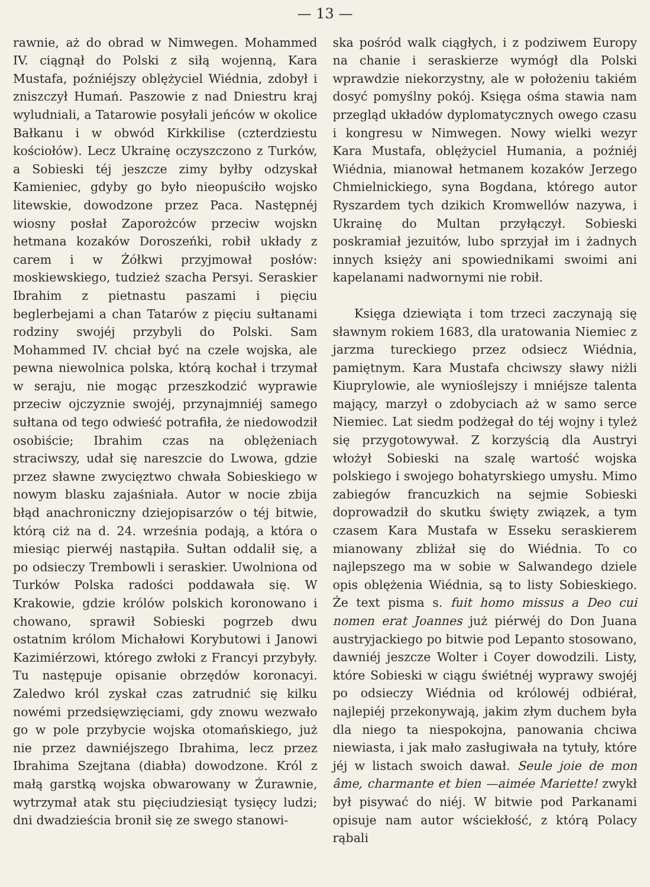— 13 —
rawnie, aż do obrad w Nimwegen. Mohammed IV. ciągnął do Polski z siłą wojenną, Kara Mustafa, poźniéjszy oblężyciel Wiédnia, zdobył i zniszczył Humań. Paszowie z nad Dniestru kraj wyludniali, a Tatarowie posyłali jeńców w okolice Bałkanu i w obwód Kirkkilise (czterdziestu kościołów). Lecz Ukrainę oczyszczono z Turków, a Sobieski téj jeszcze zimy byłby odzyskał Kamieniec, gdyby go było nieopuściło wojsko litewskie, dowodzone przez Paca. Następnéj wiosny posłał Zaporożców przeciw wojskn hetmana kozaków Doroszeńki, robił układy z carem i w Żółkwi przyjmował posłów: moskiewskiego, tudzież szacha Persyi. Seraskier Ibrahim z pietnastu paszami i pięciu beglerbejami a chan Tatarów z pięciu sułtanami rodziny swojéj przybyli do Polski. Sam Mohammed IV. chciał być na czele wojska, ale pewna niewolnica polska, którą kochał i trzymał w seraju, nie mogąc przeszkodzić wyprawie przeciw ojczyznie swojéj, przynajmniéj samego sułtana od tego odwieść potrafiła, że niedowodził osobiście; Ibrahim czas na oblężeniach straciwszy, udał się nareszcie do Lwowa, gdzie przez sławne zwycięztwo chwała Sobieskiego w nowym blasku zajaśniała. Autor w nocie zbija błąd anachroniczny dziejopisarzów o téj bitwie, którą ciż na d. 24. września podają, a która o miesiąc pierwéj nastąpiła. Sułtan oddalił się, a po odsieczy Trembowli i seraskier. Uwolniona od Turków Polska radości poddawała się. W Krakowie, gdzie królów polskich koronowano i chowano, sprawił Sobieski pogrzeb dwu ostatnim królom Michałowi Korybutowi i Janowi Kazimiérzowi, którego zwłoki z Francyi przybyły. Tu następuje opisanie obrzędów koronacyi. Zaledwo król zyskał czas zatrudnić się kilku nowémi przedsięwzięciami, gdy znowu wezwało go w pole przybycie wojska otomańskiego, już nie przez dawniéjszego Ibrahima, lecz przez Ibrahima Szejtana (diabła) dowodzone. Król z małą garstką wojska obwarowany w Żurawnie, wytrzymał atak stu pięciudziesiąt tysięcy ludzi; dni dwadzieścia bronił się ze swego stanowi-
ska pośród walk ciągłych, i z podziwem Europy na chanie i seraskierze wymógł dla Polski wprawdzie niekorzystny, ale w położeniu takiém dosyć pomyślny pokój. Księga ośma stawia nam przegląd układów dyplomatycznych owego czasu i kongresu w Nimwegen. Nowy wielki wezyr Kara Mustafa, oblężyciel Humania, a poźniéj Wiédnia, mianował hetmanem kozaków Jerzego Chmielnickiego, syna Bogdana, którego autor Ryszardem tych dzikich Kromwellów nazywa, i Ukrainę do Multan przyłączył. Sobieski poskramiał jezuitów, lubo sprzyjał im i żadnych innych księży ani spowiednikami swoimi ani kapelanami nadwornymi nie robił.
Księga dziewiąta i tom trzeci zaczynają się sławnym rokiem 1683, dla uratowania Niemiec z jarzma tureckiego przez odsiecz Wiédnia, pamiętnym. Kara Mustafa chciwszy sławy niżli Kiuprylowie, ale wynioślejszy i mniéjsze talenta mający, marzył o zdobyciach aż w samo serce Niemiec. Lat siedm podżegał do téj wojny i tyleż się przygotowywał. Z korzyścią dla Austryi włożył Sobieski na szalę wartość wojska polskiego i swojego bohatyrskiego umysłu. Mimo zabiegów francuzkich na sejmie Sobieski doprowadził do skutku święty związek, a tym czasem Kara Mustafa w Esseku seraskierem mianowany zbliżał się do Wiédnia. To co najlepszego ma w sobie w Salwandego dziele opis oblężenia Wiédnia, są to listy Sobieskiego. Że text pisma s. fuit homo missus a Deo cui nomen erat Joannes już piérwéj do Don Juana austryjackiego po bitwie pod Lepanto stosowano, dawniéj jeszcze Wolter i Coyer dowodzili. Listy, które Sobieski w ciągu świétnéj wyprawy swojéj po odsieczy Wiédnia od królowéj odbiérał, najlepiéj przekonywają, jakim złym duchem była dla niego ta niespokojna, panowania chciwa niewiasta, i jak mało zasługiwała na tytuły, które jéj w listach swoich dawał. Seule joie de mon âme, charmante et bien —aimée Mariette! zwykł był pisywać do niéj. W bitwie pod Parkanami opisuje nam autor wściekłość, z którą Polacy rąbali